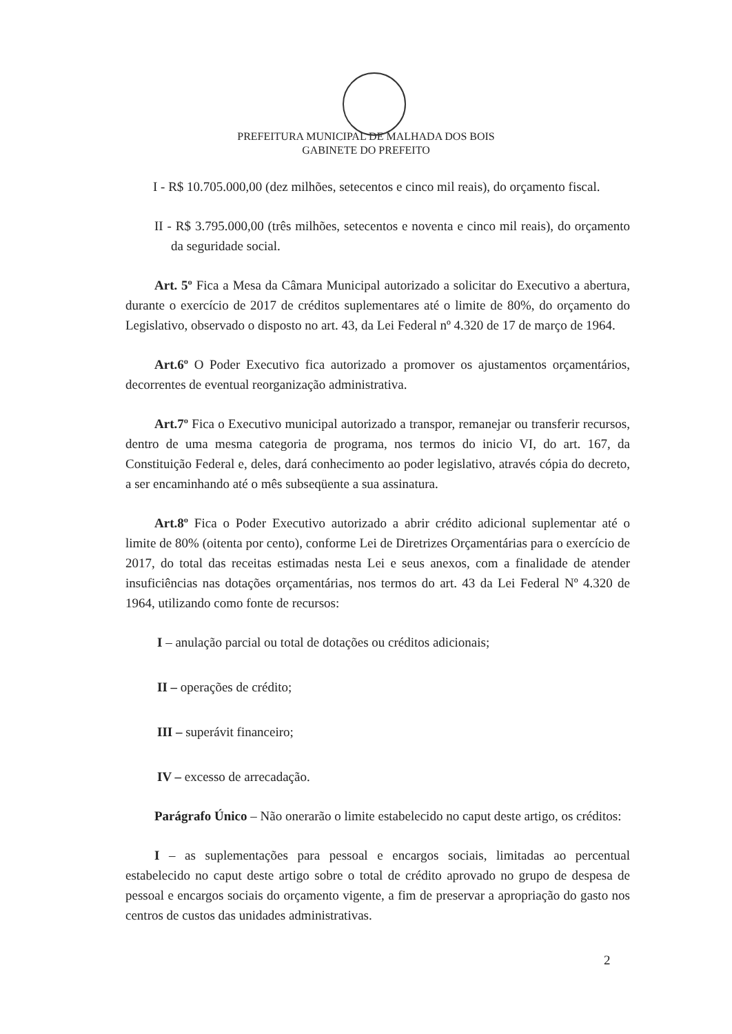PREFEITURA MUNICIPAL DE MALHADA DOS BOIS
GABINETE DO PREFEITO
I - R$ 10.705.000,00 (dez milhões, setecentos e cinco mil reais), do orçamento fiscal.
II - R$ 3.795.000,00 (três milhões, setecentos e noventa e cinco mil reais), do orçamento da seguridade social.
Art. 5º Fica a Mesa da Câmara Municipal autorizado a solicitar do Executivo a abertura, durante o exercício de 2017 de créditos suplementares até o limite de 80%, do orçamento do Legislativo, observado o disposto no art. 43, da Lei Federal nº 4.320 de 17 de março de 1964.
Art.6º O Poder Executivo fica autorizado a promover os ajustamentos orçamentários, decorrentes de eventual reorganização administrativa.
Art.7º Fica o Executivo municipal autorizado a transpor, remanejar ou transferir recursos, dentro de uma mesma categoria de programa, nos termos do inicio VI, do art. 167, da Constituição Federal e, deles, dará conhecimento ao poder legislativo, através cópia do decreto, a ser encaminhando até o mês subseqüente a sua assinatura.
Art.8º Fica o Poder Executivo autorizado a abrir crédito adicional suplementar até o limite de 80% (oitenta por cento), conforme Lei de Diretrizes Orçamentárias para o exercício de 2017, do total das receitas estimadas nesta Lei e seus anexos, com a finalidade de atender insuficiências nas dotações orçamentárias, nos termos do art. 43 da Lei Federal Nº 4.320 de 1964, utilizando como fonte de recursos:
I – anulação parcial ou total de dotações ou créditos adicionais;
II – operações de crédito;
III – superávit financeiro;
IV – excesso de arrecadação.
Parágrafo Único – Não onerarão o limite estabelecido no caput deste artigo, os créditos:
I – as suplementações para pessoal e encargos sociais, limitadas ao percentual estabelecido no caput deste artigo sobre o total de crédito aprovado no grupo de despesa de pessoal e encargos sociais do orçamento vigente, a fim de preservar a apropriação do gasto nos centros de custos das unidades administrativas.
2